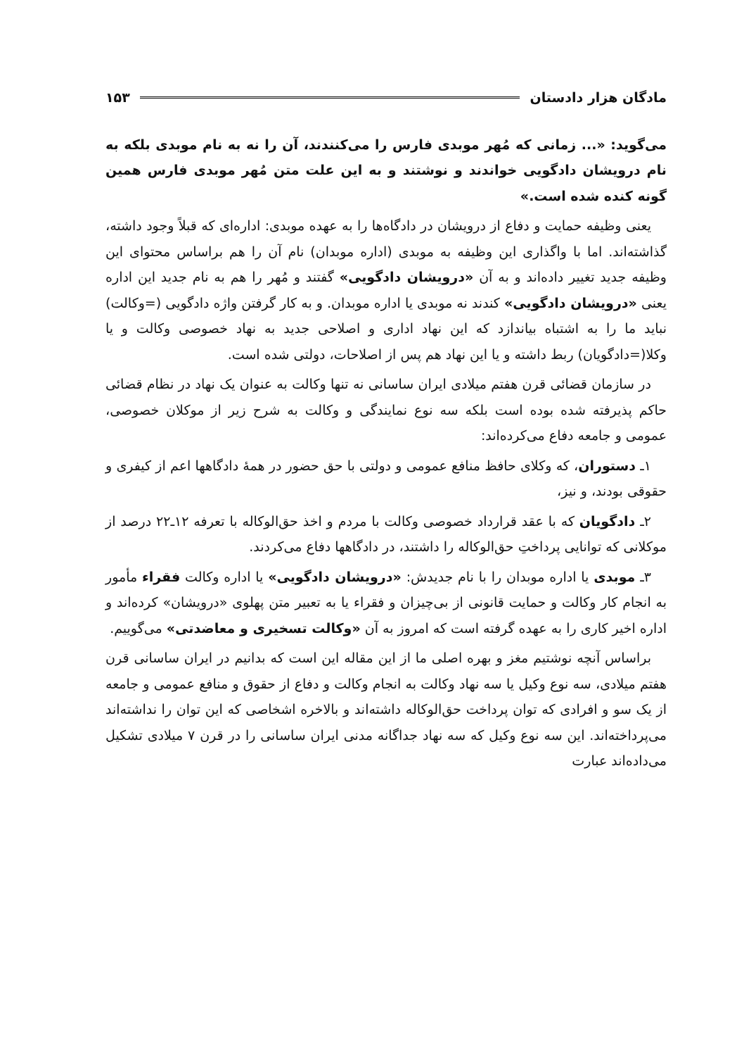مادگان هزار دادستان ۱۵۳
می‌گوید: «... زمانی که مُهر موبدی فارس را می‌کنندند، آن را نه به نام موبدی بلکه به نام درویشان دادگویی خواندند و نوشتند و به این علت متن مُهر موبدی فارس همین گونه کنده شده است.»
یعنی وظیفه حمایت و دفاع از درویشان در دادگاه‌ها را به عهده موبدی: اداره‌ای که قبلاً وجود داشته، گذاشته‌اند. اما با واگذاری این وظیفه به موبدی (اداره موبدان) نام آن را هم براساس محتوای این وظیفه جدید تغییر داده‌اند و به آن «درویشان دادگویی» گفتند و مُهر را هم به نام جدید این اداره یعنی «درویشان دادگویی» کندند نه موبدی یا اداره موبدان. و به کار گرفتن واژه دادگویی (=وکالت) نباید ما را به اشتباه بیاندازد که این نهاد اداری و اصلاحی جدید به نهاد خصوصی وکالت و یا وکلا(=دادگویان) ربط داشته و یا این نهاد هم پس از اصلاحات، دولتی شده است.
در سازمان قضائی قرن هفتم میلادی ایران ساسانی نه تنها وکالت به عنوان یک نهاد در نظام قضائی حاکم پذیرفته شده بوده است بلکه سه نوع نمایندگی و وکالت به شرح زیر از موکلان خصوصی، عمومی و جامعه دفاع می‌کرده‌اند:
۱ـ دستوران، که وکلای حافظ منافع عمومی و دولتی با حق حضور در همهٔ دادگاهها اعم از کیفری و حقوقی بودند، و نیز،
۲ـ دادگویان که با عقد قرارداد خصوصی وکالت با مردم و اخذ حق‌الوکاله با تعرفه ۱۲ـ۲۲ درصد از موکلانی که توانایی پرداختِ حق‌الوکاله را داشتند، در دادگاهها دفاع می‌کردند.
۳ـ موبدی یا اداره موبدان را با نام جدیدش: «درویشان دادگویی» یا اداره وکالت فقراء مأمور به انجام کار وکالت و حمایت قانونی از بی‌چیزان و فقراء یا به تعبیر متن پهلوی «درویشان» کرده‌اند و اداره اخیر کاری را به عهده گرفته است که امروز به آن «وکالت تسخیری و معاضدتی» می‌گوییم.
براساس آنچه نوشتیم مغز و بهره اصلی ما از این مقاله این است که بدانیم در ایران ساسانی قرن هفتم میلادی، سه نوع وکیل یا سه نهاد وکالت به انجام وکالت و دفاع از حقوق و منافع عمومی و جامعه از یک سو و افرادی که توان پرداخت حق‌الوکاله داشته‌اند و بالاخره اشخاصی که این توان را نداشته‌اند می‌پرداخته‌اند. این سه نوع وکیل که سه نهاد جداگانه مدنی ایران ساسانی را در قرن ۷ میلادی تشکیل می‌داده‌اند عبارت